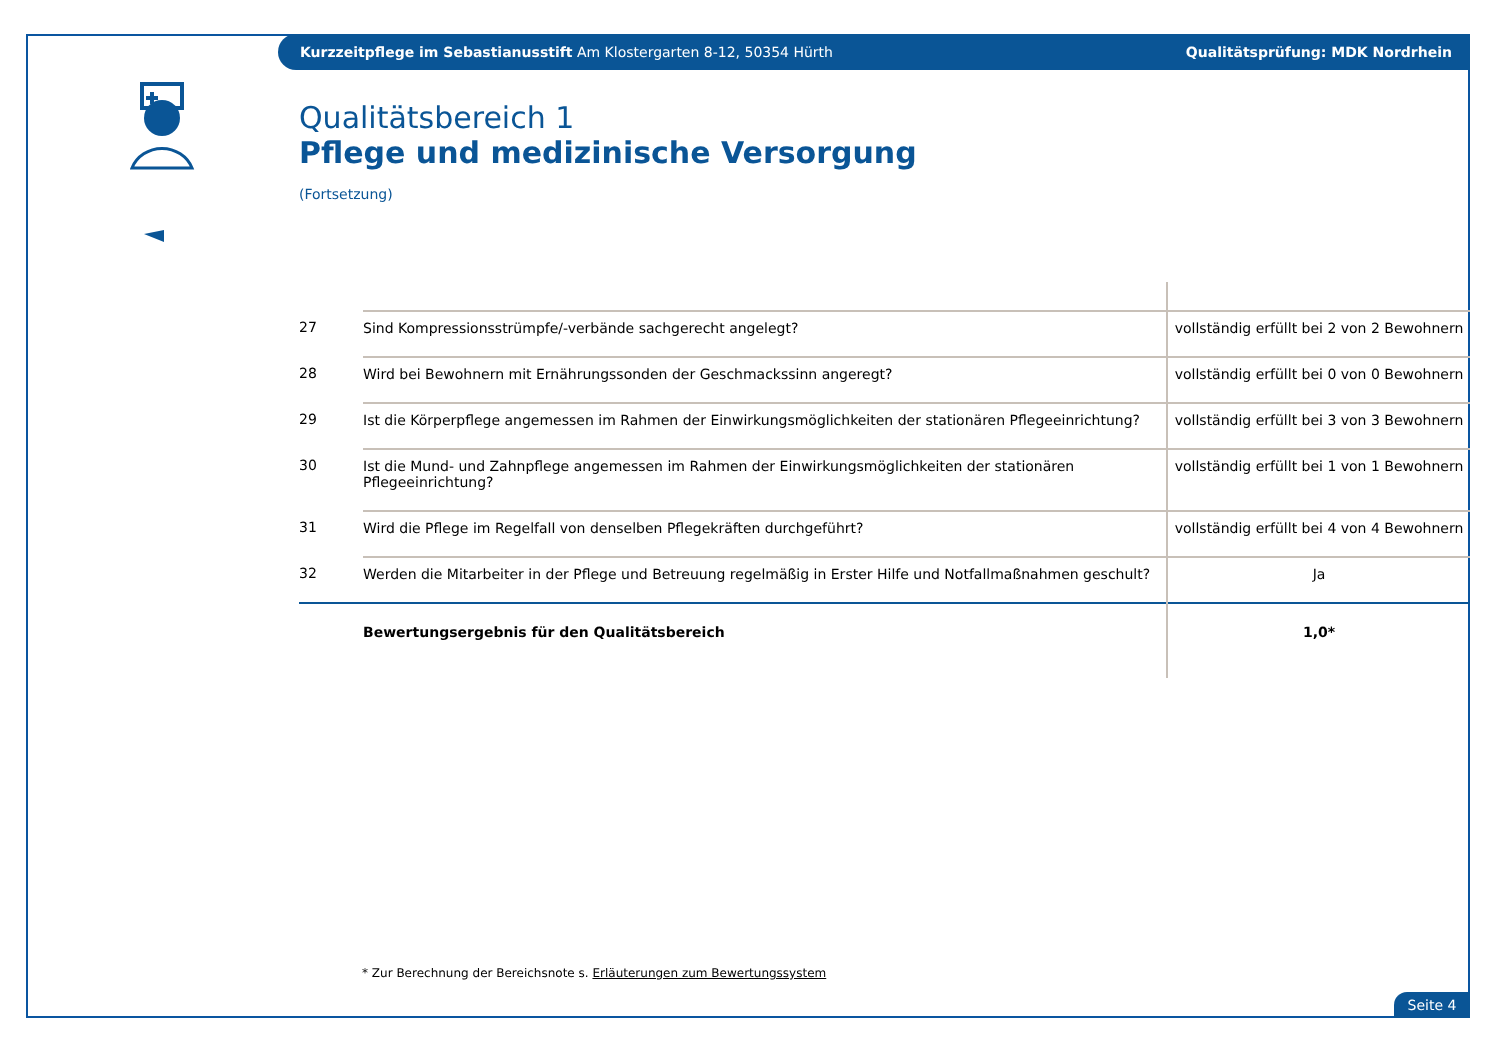Kurzzeitpflege im Sebastianusstift Am Klostergarten 8-12, 50354 Hürth
Qualitätsprüfung: MDK Nordrhein
Qualitätsbereich 1
Pflege und medizinische Versorgung
(Fortsetzung)
| 27 | Sind Kompressionsstrümpfe/-verbände sachgerecht angelegt? | vollständig erfüllt bei 2 von 2 Bewohnern |
| 28 | Wird bei Bewohnern mit Ernährungssonden der Geschmackssinn angeregt? | vollständig erfüllt bei 0 von 0 Bewohnern |
| 29 | Ist die Körperpflege angemessen im Rahmen der Einwirkungsmöglichkeiten der stationären Pflegeeinrichtung? | vollständig erfüllt bei 3 von 3 Bewohnern |
| 30 | Ist die Mund- und Zahnpflege angemessen im Rahmen der Einwirkungsmöglichkeiten der stationären Pflegeeinrichtung? | vollständig erfüllt bei 1 von 1 Bewohnern |
| 31 | Wird die Pflege im Regelfall von denselben Pflegekräften durchgeführt? | vollständig erfüllt bei 4 von 4 Bewohnern |
| 32 | Werden die Mitarbeiter in der Pflege und Betreuung regelmäßig in Erster Hilfe und Notfallmaßnahmen geschult? | Ja |
| | Bewertungsergebnis für den Qualitätsbereich | 1,0* |
* Zur Berechnung der Bereichsnote s. Erläuterungen zum Bewertungssystem
Seite 4